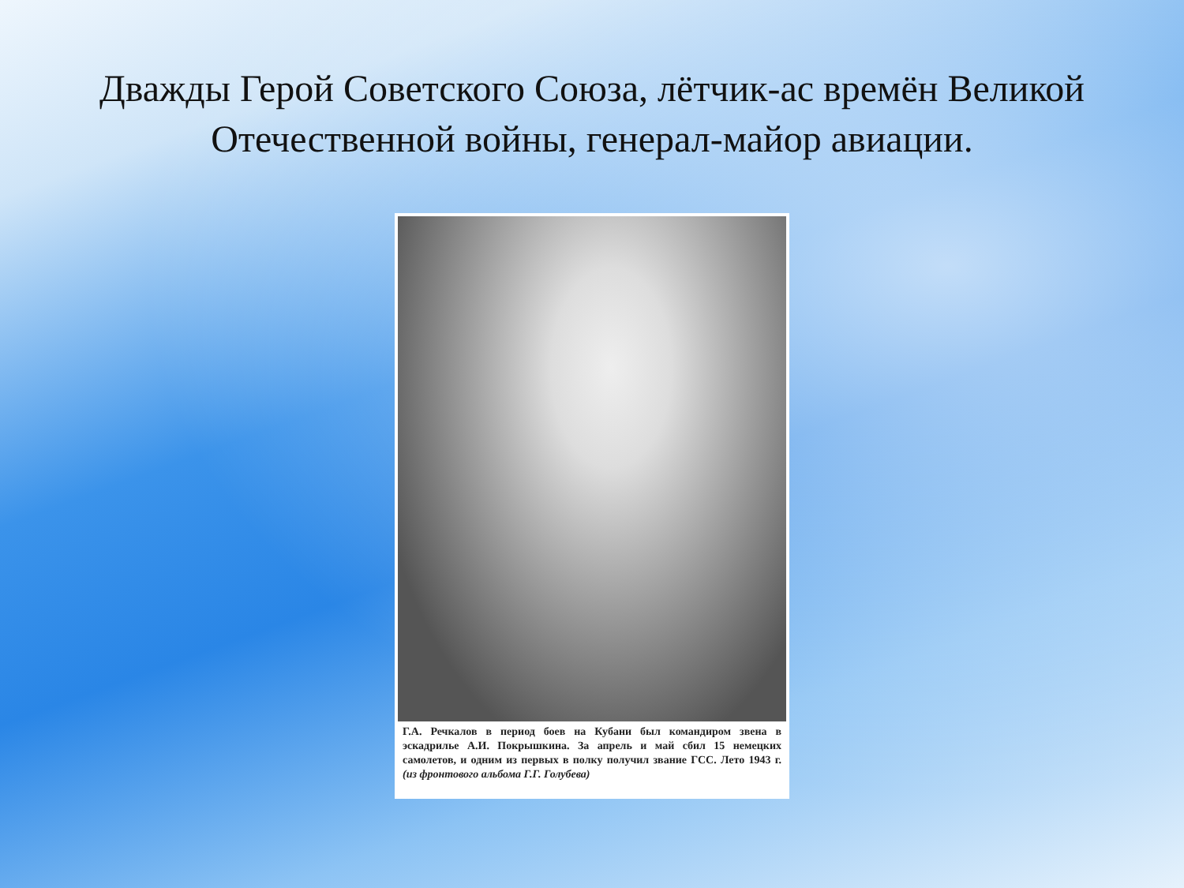Дважды Герой Советского Союза, лётчик-ас времён Великой Отечественной войны, генерал-майор авиации.
Г.А. Речкалов в период боев на Кубани был командиром звена в эскадрилье А.И. Покрышкина. За апрель и май сбил 15 немецких самолетов, и одним из первых в полку получил звание ГСС. Лето 1943 г. (из фронтового альбома Г.Г. Голубева)